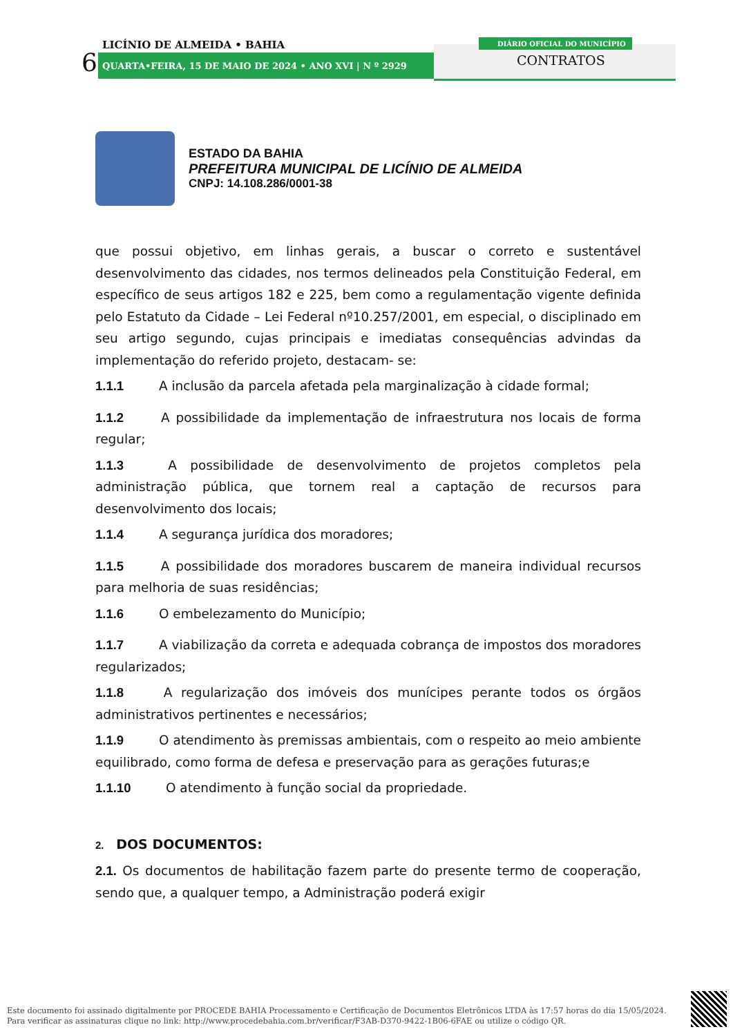LICÍNIO DE ALMEIDA • BAHIA
6
QUARTA•FEIRA, 15 DE MAIO DE 2024 • ANO XVI | N º 2929
DIÁRIO OFICIAL DO MUNICÍPIO
CONTRATOS
ESTADO DA BAHIA
PREFEITURA MUNICIPAL DE LICÍNIO DE ALMEIDA
CNPJ: 14.108.286/0001-38
que possui objetivo, em linhas gerais, a buscar o correto e sustentável desenvolvimento das cidades, nos termos delineados pela Constituição Federal, em específico de seus artigos 182 e 225, bem como a regulamentação vigente definida pelo Estatuto da Cidade – Lei Federal nº10.257/2001, em especial, o disciplinado em seu artigo segundo, cujas principais e imediatas consequências advindas da implementação do referido projeto, destacam- se:
1.1.1 A inclusão da parcela afetada pela marginalização à cidade formal;
1.1.2 A possibilidade da implementação de infraestrutura nos locais de forma regular;
1.1.3 A possibilidade de desenvolvimento de projetos completos pela administração pública, que tornem real a captação de recursos para desenvolvimento dos locais;
1.1.4 A segurança jurídica dos moradores;
1.1.5 A possibilidade dos moradores buscarem de maneira individual recursos para melhoria de suas residências;
1.1.6 O embelezamento do Município;
1.1.7 A viabilização da correta e adequada cobrança de impostos dos moradores regularizados;
1.1.8 A regularização dos imóveis dos munícipes perante todos os órgãos administrativos pertinentes e necessários;
1.1.9 O atendimento às premissas ambientais, com o respeito ao meio ambiente equilibrado, como forma de defesa e preservação para as gerações futuras;e
1.1.10 O atendimento à função social da propriedade.
2. DOS DOCUMENTOS:
2.1. Os documentos de habilitação fazem parte do presente termo de cooperação, sendo que, a qualquer tempo, a Administração poderá exigir
Este documento foi assinado digitalmente por PROCEDE BAHIA Processamento e Certificação de Documentos Eletrônicos LTDA às 17:57 horas do dia 15/05/2024.
Para verificar as assinaturas clique no link: http://www.procedebahia.com.br/verificar/F3AB-D370-9422-1B06-6FAE ou utilize o código QR.